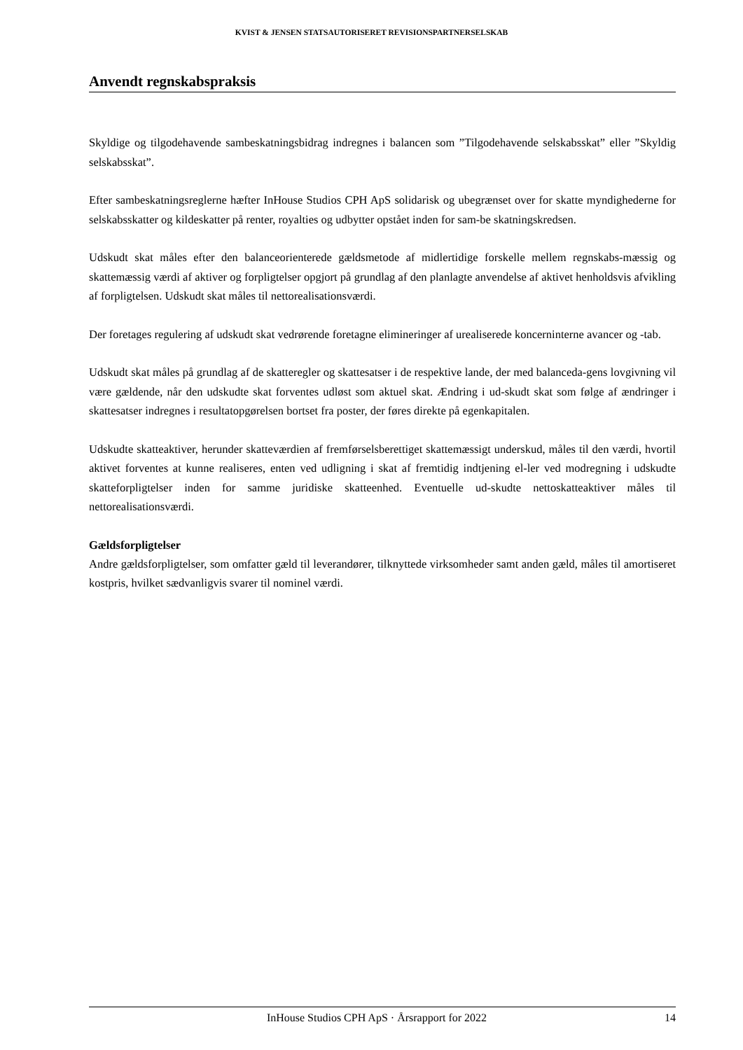KVIST & JENSEN STATSAUTORISERET REVISIONSPARTNERSELSKAB
Anvendt regnskabspraksis
Skyldige og tilgodehavende sambeskatningsbidrag indregnes i balancen som ”Tilgodehavende selskabsskat” eller ”Skyldig selskabsskat”.
Efter sambeskatningsreglerne hæfter InHouse Studios CPH ApS solidarisk og ubegrænset over for skatte myndighederne for selskabsskatter og kildeskatter på renter, royalties og udbytter opstået inden for sam-be skatningskredsen.
Udskudt skat måles efter den balanceorienterede gældsmetode af midlertidige forskelle mellem regnskabs-mæssig og skattemæssig værdi af aktiver og forpligtelser opgjort på grundlag af den planlagte anvendelse af aktivet henholdsvis afvikling af forpligtelsen. Udskudt skat måles til nettorealisationsværdi.
Der foretages regulering af udskudt skat vedrørende foretagne elimineringer af urealiserede koncerninterne avancer og -tab.
Udskudt skat måles på grundlag af de skatteregler og skattesatser i de respektive lande, der med balanceda-gens lovgivning vil være gældende, når den udskudte skat forventes udløst som aktuel skat. Ændring i ud-skudt skat som følge af ændringer i skattesatser indregnes i resultatopgørelsen bortset fra poster, der føres direkte på egenkapitalen.
Udskudte skatteaktiver, herunder skatteværdien af fremførselsberettiget skattemæssigt underskud, måles til den værdi, hvortil aktivet forventes at kunne realiseres, enten ved udligning i skat af fremtidig indtjening el-ler ved modregning i udskudte skatteforpligtelser inden for samme juridiske skatteenhed. Eventuelle ud-skudte nettoskatteaktiver måles til nettorealisationsværdi.
Gældsforpligtelser
Andre gældsforpligtelser, som omfatter gæld til leverandører, tilknyttede virksomheder samt anden gæld, måles til amortiseret kostpris, hvilket sædvanligvis svarer til nominel værdi.
InHouse Studios CPH ApS · Årsrapport for 2022 14